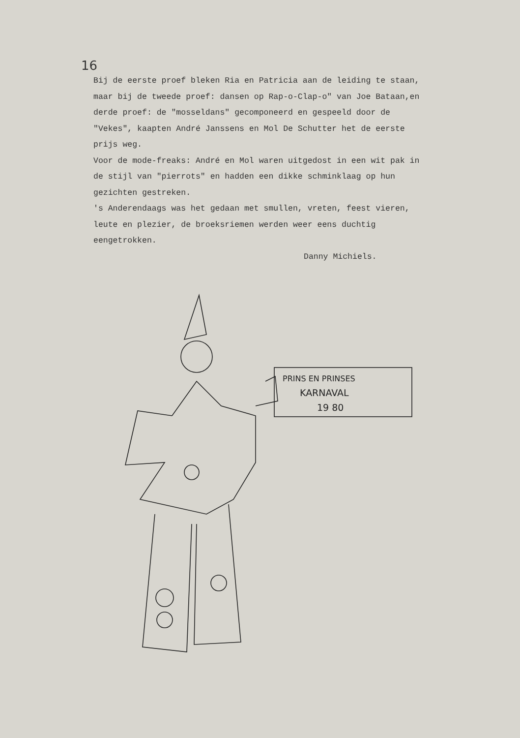16
Bij de eerste proef bleken Ria en Patricia aan de leiding te staan, maar bij de tweede proef: dansen op Rap-o-Clap-o" van Joe Bataan,en derde proef: de "mosseldans" gecomponeerd en gespeeld door de "Vekes", kaapten André Janssens en Mol De Schutter het de eerste prijs weg.
Voor de mode-freaks: André en Mol waren uitgedost in een wit pak in de stijl van "pierrots" en hadden een dikke schminklaag op hun gezichten gestreken.
's Anderendaags was het gedaan met smullen, vreten, feest vieren, leute en plezier, de broeksriemen werden weer eens duchtig eengetrokken.
Danny Michiels.
PRINS EN PRINSES
KARNAVAL
19 80